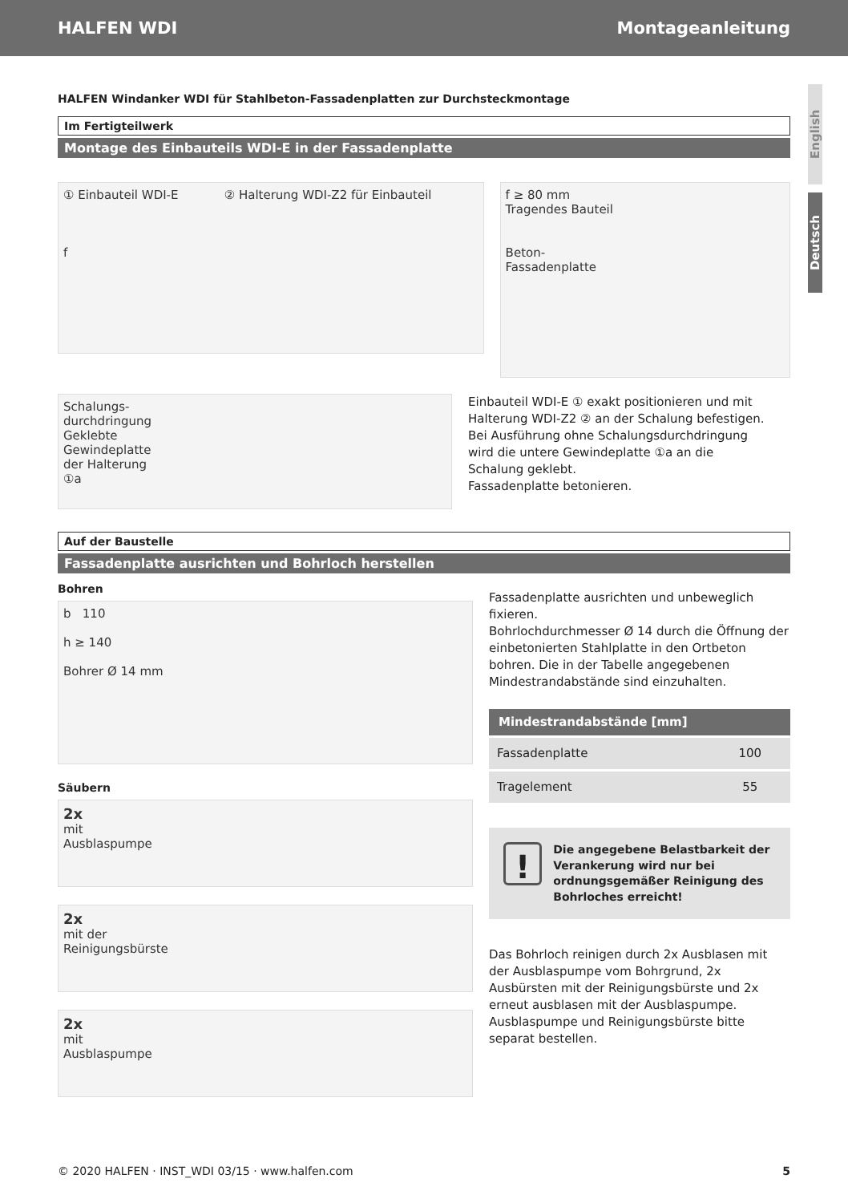HALFEN WDI Montageanleitung
English
Deutsch
HALFEN Windanker WDI für Stahlbeton-Fassadenplatten zur Durchsteckmontage
Im Fertigteilwerk
Montage des Einbauteils WDI-E in der Fassadenplatte
① Einbauteil WDI-E ② Halterung WDI-Z2 für Einbauteil
f
f ≥ 80 mm
Tragendes Bauteil
Beton-
Fassadenplatte
Schalungs-
durchdringung
Geklebte
Gewindeplatte
der Halterung
①a
Einbauteil WDI-E ① exakt positionieren und mit Halterung WDI-Z2 ② an der Schalung befestigen. Bei Ausführung ohne Schalungsdurchdringung wird die untere Gewindeplatte ①a an die Schalung geklebt.
Fassadenplatte betonieren.
Auf der Baustelle
Fassadenplatte ausrichten und Bohrloch herstellen
Bohren
b 110
h ≥ 140
Bohrer Ø 14 mm
Säubern
2x
mit
Ausblaspumpe
2x
mit der
Reinigungsbürste
2x
mit
Ausblaspumpe
Fassadenplatte ausrichten und unbeweglich fixieren.
Bohrlochdurchmesser Ø 14 durch die Öffnung der einbetonierten Stahlplatte in den Ortbeton bohren. Die in der Tabelle angegebenen Mindestrandabstände sind einzuhalten.
| Mindestrandabstände [mm] | |
| --- | --- |
| Fassadenplatte | 100 |
| Tragelement | 55 |
! Die angegebene Belastbarkeit der Verankerung wird nur bei ordnungsgemäßer Reinigung des Bohrloches erreicht!
Das Bohrloch reinigen durch 2x Ausblasen mit der Ausblaspumpe vom Bohrgrund, 2x Ausbürsten mit der Reinigungsbürste und 2x erneut ausblasen mit der Ausblaspumpe.
Ausblaspumpe und Reinigungsbürste bitte separat bestellen.
© 2020 HALFEN · INST_WDI 03/15 · www.halfen.com 5